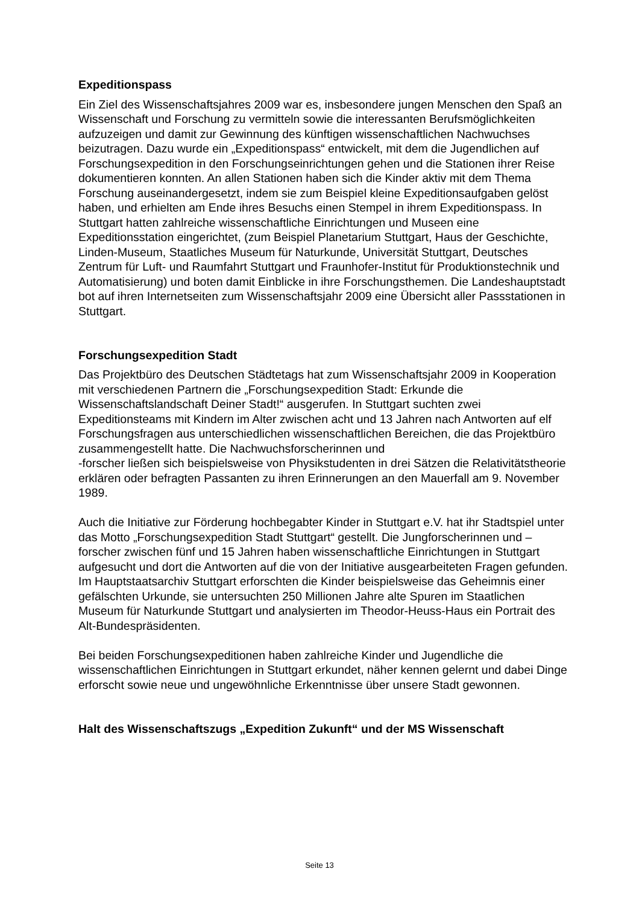Expeditionspass
Ein Ziel des Wissenschaftsjahres 2009 war es, insbesondere jungen Menschen den Spaß an Wissenschaft und Forschung zu vermitteln sowie die interessanten Berufsmöglichkeiten aufzuzeigen und damit zur Gewinnung des künftigen wissenschaftlichen Nachwuchses beizutragen. Dazu wurde ein „Expeditionspass“ entwickelt, mit dem die Jugendlichen auf Forschungsexpedition in den Forschungseinrichtungen gehen und die Stationen ihrer Reise dokumentieren konnten. An allen Stationen haben sich die Kinder aktiv mit dem Thema Forschung auseinandergesetzt, indem sie zum Beispiel kleine Expeditionsaufgaben gelöst haben, und erhielten am Ende ihres Besuchs einen Stempel in ihrem Expeditionspass. In Stuttgart hatten zahlreiche wissenschaftliche Einrichtungen und Museen eine Expeditionsstation eingerichtet, (zum Beispiel Planetarium Stuttgart, Haus der Geschichte, Linden-Museum, Staatliches Museum für Naturkunde, Universität Stuttgart, Deutsches Zentrum für Luft- und Raumfahrt Stuttgart und Fraunhofer-Institut für Produktionstechnik und Automatisierung) und boten damit Einblicke in ihre Forschungsthemen. Die Landeshauptstadt bot auf ihren Internetseiten zum Wissenschaftsjahr 2009 eine Übersicht aller Passstationen in Stuttgart.
Forschungsexpedition Stadt
Das Projektbüro des Deutschen Städtetags hat zum Wissenschaftsjahr 2009 in Kooperation mit verschiedenen Partnern die „Forschungsexpedition Stadt: Erkunde die Wissenschaftslandschaft Deiner Stadt!“ ausgerufen. In Stuttgart suchten zwei Expeditionsteams mit Kindern im Alter zwischen acht und 13 Jahren nach Antworten auf elf Forschungsfragen aus unterschiedlichen wissenschaftlichen Bereichen, die das Projektbüro zusammengestellt hatte. Die Nachwuchsforscherinnen und
-forscher ließen sich beispielsweise von Physikstudenten in drei Sätzen die Relativitätstheorie erklären oder befragten Passanten zu ihren Erinnerungen an den Mauerfall am 9. November 1989.
Auch die Initiative zur Förderung hochbegabter Kinder in Stuttgart e.V. hat ihr Stadtspiel unter das Motto „Forschungsexpedition Stadt Stuttgart“ gestellt. Die Jungforscherinnen und –forscher zwischen fünf und 15 Jahren haben wissenschaftliche Einrichtungen in Stuttgart aufgesucht und dort die Antworten auf die von der Initiative ausgearbeiteten Fragen gefunden. Im Hauptstaatsarchiv Stuttgart erforschten die Kinder beispielsweise das Geheimnis einer gefälschten Urkunde, sie untersuchten 250 Millionen Jahre alte Spuren im Staatlichen Museum für Naturkunde Stuttgart und analysierten im Theodor-Heuss-Haus ein Portrait des Alt-Bundespräsidenten.
Bei beiden Forschungsexpeditionen haben zahlreiche Kinder und Jugendliche die wissenschaftlichen Einrichtungen in Stuttgart erkundet, näher kennen gelernt und dabei Dinge erforscht sowie neue und ungewöhnliche Erkenntnisse über unsere Stadt gewonnen.
Halt des Wissenschaftszugs „Expedition Zukunft“ und der MS Wissenschaft
Seite 13